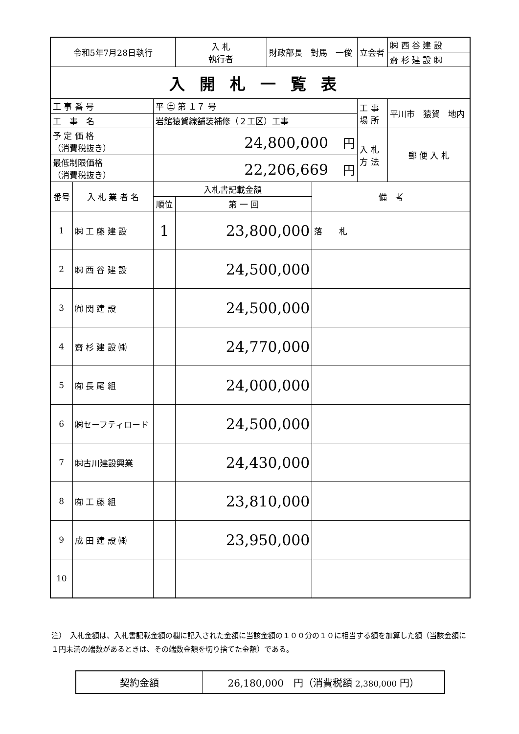| 令和5年7月28日執行 | | | 入 札 執行者 | 財政部長 對馬 一俊 | | 立会者 | ㈱ 西 谷 建 設 |
| | | | | | | | 齋 杉 建 設 ㈱ |
| 入開札一覧表 | | | | | | | |
| 工 事 番 号 | | 平 ㊏ 第 １７ 号 | | | | 工 事 場 所 | 平川市 猿賀 地内 |
| 工 事 名 | | 岩館猿賀線舗装補修（２工区）工事 | | | | | |
| 予 定 価 格 （消費税抜き） | | 24,800,000 円 | | | | 入 札 方 法 | 郵 便 入 札 |
| 最低制限価格 （消費税抜き） | | 22,206,669 円 | | | | | |
| 番号 | 入 札 業 者 名 | 入札書記載金額 | | | 備 考 | | |
| | | 順位 | 第 一 回 | | | | |
| 1 | ㈱ 工 藤 建 設 | 1 | 23,800,000 | | 落 札 | | |
| 2 | ㈱ 西 谷 建 設 | | 24,500,000 | | | | |
| 3 | ㈲ 関 建 設 | | 24,500,000 | | | | |
| 4 | 齋 杉 建 設 ㈱ | | 24,770,000 | | | | |
| 5 | ㈲ 長 尾 組 | | 24,000,000 | | | | |
| 6 | ㈱セーフティロード | | 24,500,000 | | | | |
| 7 | ㈱古川建設興業 | | 24,430,000 | | | | |
| 8 | ㈲ 工 藤 組 | | 23,810,000 | | | | |
| 9 | 成 田 建 設 ㈱ | | 23,950,000 | | | | |
| 10 | | | | | | | |
注）　入札金額は、入札書記載金額の欄に記入された金額に当該金額の１００分の１０に相当する額を加算した額（当該金額に１円未満の端数があるときは、その端数金額を切り捨てた金額）である。
| 契約金額 | 26,180,000 円（消費税額 2,380,000 円） |